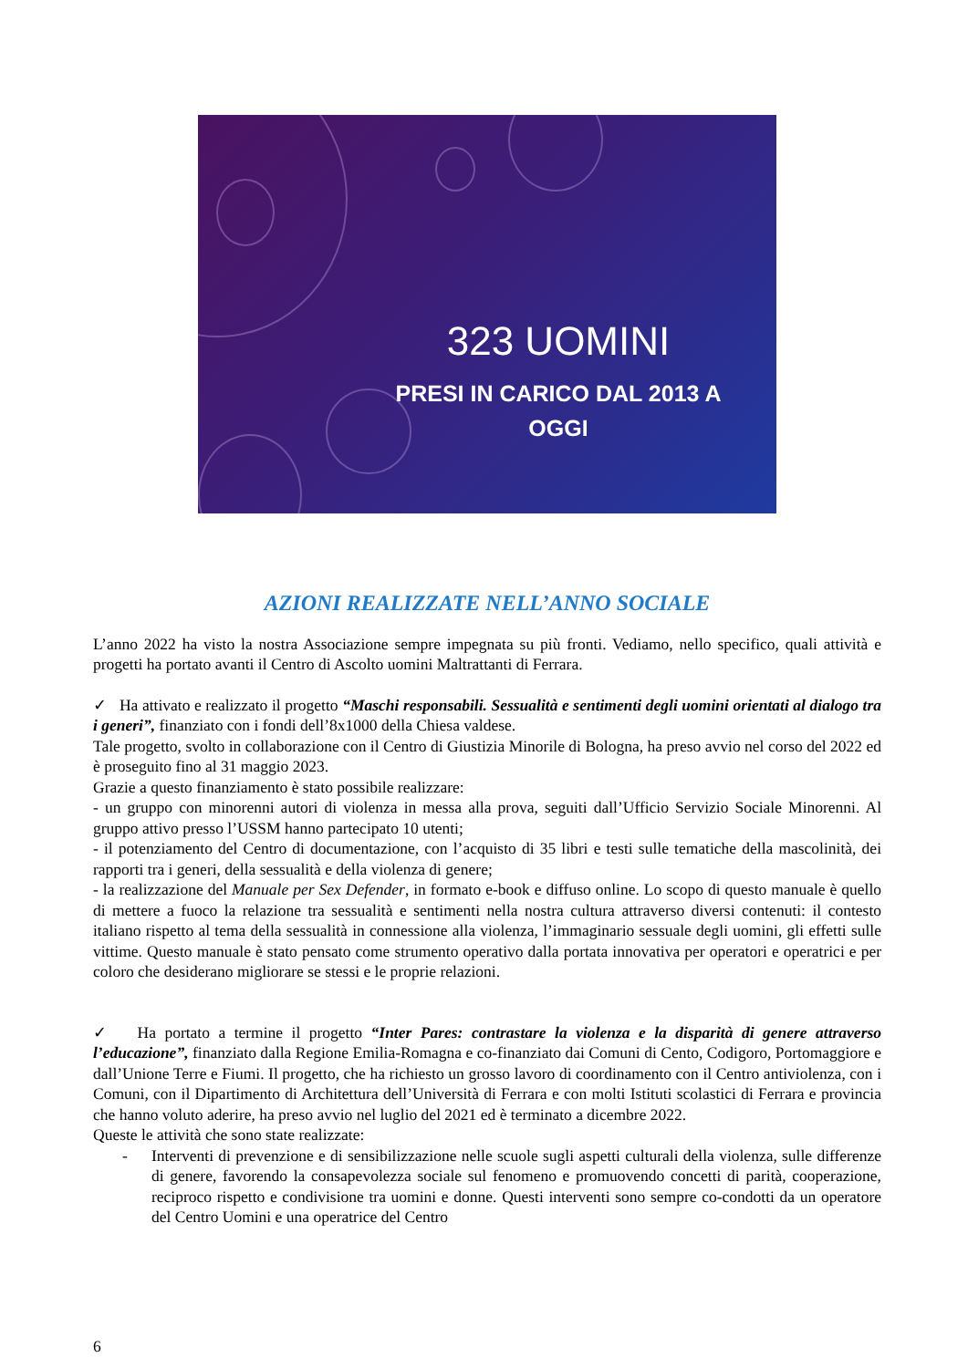323 UOMINI
PRESI IN CARICO DAL 2013 A OGGI
AZIONI REALIZZATE NELL’ANNO SOCIALE
L’anno 2022 ha visto la nostra Associazione sempre impegnata su più fronti. Vediamo, nello specifico, quali attività e progetti ha portato avanti il Centro di Ascolto uomini Maltrattanti di Ferrara.
✓ Ha attivato e realizzato il progetto “Maschi responsabili. Sessualità e sentimenti degli uomini orientati al dialogo tra i generi”, finanziato con i fondi dell’8x1000 della Chiesa valdese.
Tale progetto, svolto in collaborazione con il Centro di Giustizia Minorile di Bologna, ha preso avvio nel corso del 2022 ed è proseguito fino al 31 maggio 2023.
Grazie a questo finanziamento è stato possibile realizzare:
- un gruppo con minorenni autori di violenza in messa alla prova, seguiti dall’Ufficio Servizio Sociale Minorenni. Al gruppo attivo presso l’USSM hanno partecipato 10 utenti;
- il potenziamento del Centro di documentazione, con l’acquisto di 35 libri e testi sulle tematiche della mascolinità, dei rapporti tra i generi, della sessualità e della violenza di genere;
- la realizzazione del Manuale per Sex Defender, in formato e-book e diffuso online. Lo scopo di questo manuale è quello di mettere a fuoco la relazione tra sessualità e sentimenti nella nostra cultura attraverso diversi contenuti: il contesto italiano rispetto al tema della sessualità in connessione alla violenza, l’immaginario sessuale degli uomini, gli effetti sulle vittime. Questo manuale è stato pensato come strumento operativo dalla portata innovativa per operatori e operatrici e per coloro che desiderano migliorare se stessi e le proprie relazioni.
✓ Ha portato a termine il progetto “Inter Pares: contrastare la violenza e la disparità di genere attraverso l’educazione”, finanziato dalla Regione Emilia-Romagna e co-finanziato dai Comuni di Cento, Codigoro, Portomaggiore e dall’Unione Terre e Fiumi. Il progetto, che ha richiesto un grosso lavoro di coordinamento con il Centro antiviolenza, con i Comuni, con il Dipartimento di Architettura dell’Università di Ferrara e con molti Istituti scolastici di Ferrara e provincia che hanno voluto aderire, ha preso avvio nel luglio del 2021 ed è terminato a dicembre 2022.
Queste le attività che sono state realizzate:
- Interventi di prevenzione e di sensibilizzazione nelle scuole sugli aspetti culturali della violenza, sulle differenze di genere, favorendo la consapevolezza sociale sul fenomeno e promuovendo concetti di parità, cooperazione, reciproco rispetto e condivisione tra uomini e donne. Questi interventi sono sempre co-condotti da un operatore del Centro Uomini e una operatrice del Centro
6